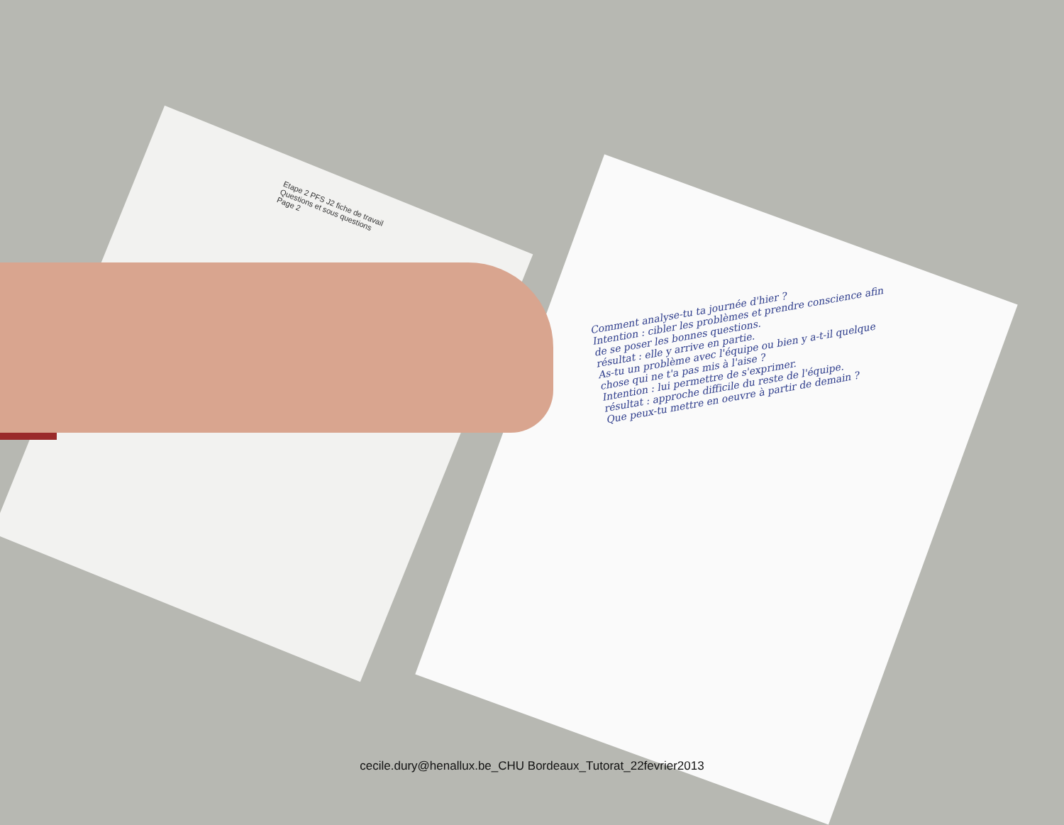Etape 2 PFS J2 fiche de travail
Questions et sous questions
Page 2
Comment analyse-tu ta journée d'hier ?
Intention : cibler les problèmes et prendre conscience afin de se poser les bonnes questions.
résultat : elle y arrive en partie.
As-tu un problème avec l'équipe ou bien y a-t-il quelque chose qui ne t'a pas mis à l'aise ?
Intention : lui permettre de s'exprimer.
résultat : approche difficile du reste de l'équipe.
Que peux-tu mettre en oeuvre à partir de demain ?
cecile.dury@henallux.be_CHU Bordeaux_Tutorat_22fevrier2013